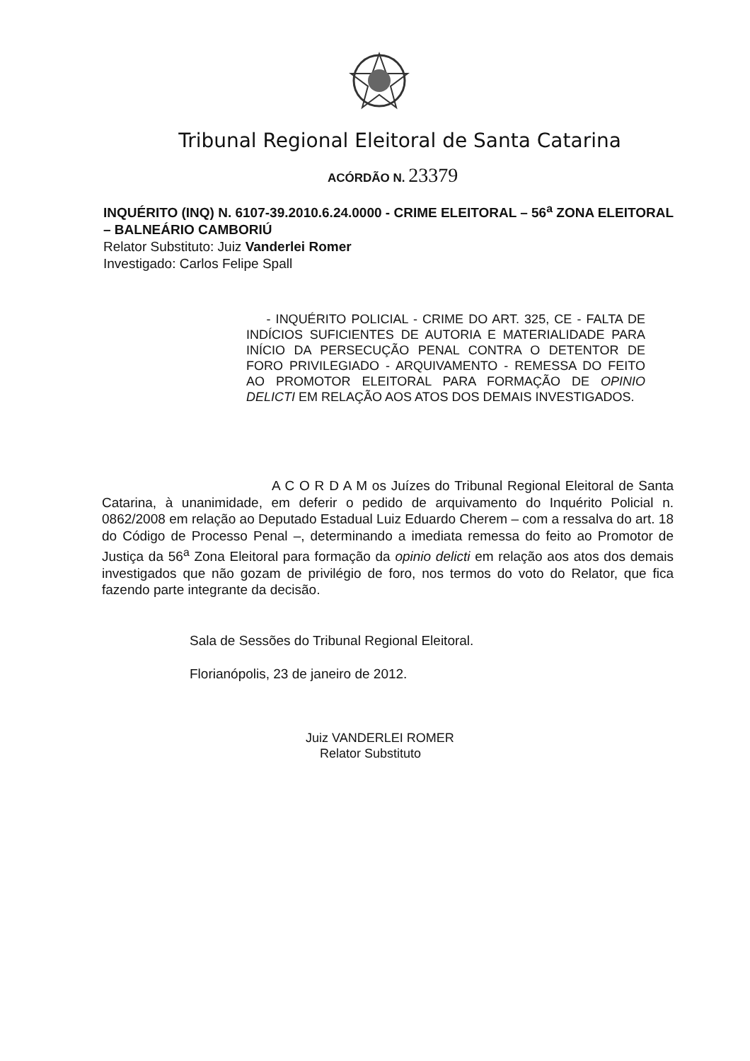Tribunal Regional Eleitoral de Santa Catarina
ACÓRDÃO N. 23379
INQUÉRITO (INQ) N. 6107-39.2010.6.24.0000 - CRIME ELEITORAL – 56<sup>a</sup> ZONA ELEITORAL – BALNEÁRIO CAMBORIÚ
Relator Substituto: Juiz Vanderlei Romer
Investigado: Carlos Felipe Spall
- INQUÉRITO POLICIAL - CRIME DO ART. 325, CE - FALTA DE INDÍCIOS SUFICIENTES DE AUTORIA E MATERIALIDADE PARA INÍCIO DA PERSECUÇÃO PENAL CONTRA O DETENTOR DE FORO PRIVILEGIADO - ARQUIVAMENTO - REMESSA DO FEITO AO PROMOTOR ELEITORAL PARA FORMAÇÃO DE OPINIO DELICTI EM RELAÇÃO AOS ATOS DOS DEMAIS INVESTIGADOS.
A C O R D A M os Juízes do Tribunal Regional Eleitoral de Santa Catarina, à unanimidade, em deferir o pedido de arquivamento do Inquérito Policial n. 0862/2008 em relação ao Deputado Estadual Luiz Eduardo Cherem – com a ressalva do art. 18 do Código de Processo Penal –, determinando a imediata remessa do feito ao Promotor de Justiça da 56<sup>a</sup> Zona Eleitoral para formação da opinio delicti em relação aos atos dos demais investigados que não gozam de privilégio de foro, nos termos do voto do Relator, que fica fazendo parte integrante da decisão.
Sala de Sessões do Tribunal Regional Eleitoral.
Florianópolis, 23 de janeiro de 2012.
Juiz VANDERLEI ROMER
Relator Substituto